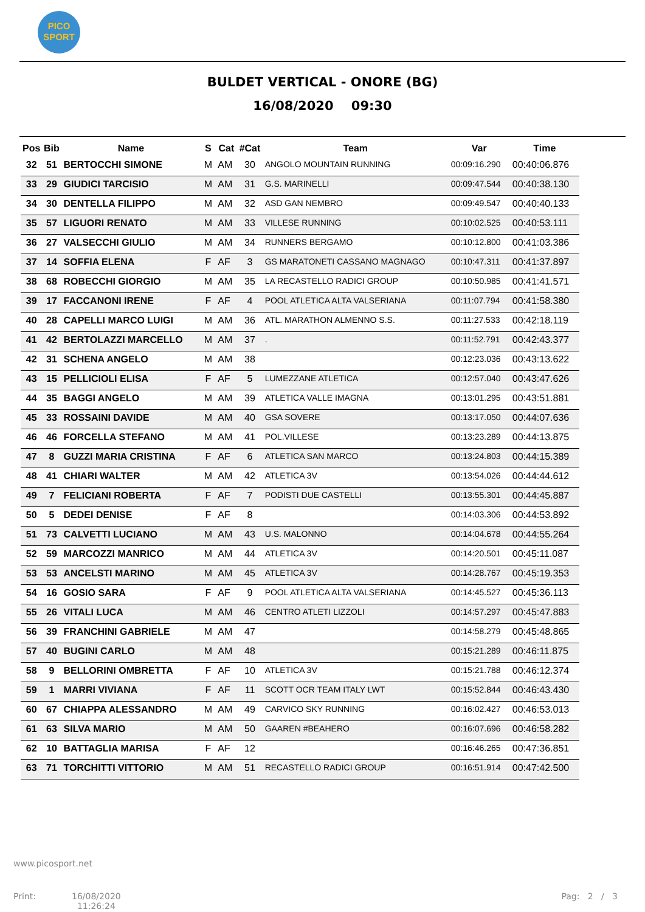PICO
SPORT
BULDET VERTICAL - ONORE (BG)
16/08/2020 09:30
| Pos | Bib | Name | S | Cat | #Cat | Team | Var | Time |
| --- | --- | --- | --- | --- | --- | --- | --- | --- |
| 32 | 51 | BERTOCCHI SIMONE | M | AM | 30 | ANGOLO MOUNTAIN RUNNING | 00:09:16.290 | 00:40:06.876 |
| 33 | 29 | GIUDICI TARCISIO | M | AM | 31 | G.S. MARINELLI | 00:09:47.544 | 00:40:38.130 |
| 34 | 30 | DENTELLA FILIPPO | M | AM | 32 | ASD GAN NEMBRO | 00:09:49.547 | 00:40:40.133 |
| 35 | 57 | LIGUORI RENATO | M | AM | 33 | VILLESE RUNNING | 00:10:02.525 | 00:40:53.111 |
| 36 | 27 | VALSECCHI GIULIO | M | AM | 34 | RUNNERS BERGAMO | 00:10:12.800 | 00:41:03.386 |
| 37 | 14 | SOFFIA ELENA | F | AF | 3 | GS MARATONETI CASSANO MAGNAGO | 00:10:47.311 | 00:41:37.897 |
| 38 | 68 | ROBECCHI GIORGIO | M | AM | 35 | LA RECASTELLO RADICI GROUP | 00:10:50.985 | 00:41:41.571 |
| 39 | 17 | FACCANONI IRENE | F | AF | 4 | POOL ATLETICA ALTA VALSERIANA | 00:11:07.794 | 00:41:58.380 |
| 40 | 28 | CAPELLI MARCO LUIGI | M | AM | 36 | ATL. MARATHON ALMENNO S.S. | 00:11:27.533 | 00:42:18.119 |
| 41 | 42 | BERTOLAZZI MARCELLO | M | AM | 37 | . | 00:11:52.791 | 00:42:43.377 |
| 42 | 31 | SCHENA ANGELO | M | AM | 38 | | 00:12:23.036 | 00:43:13.622 |
| 43 | 15 | PELLICIOLI ELISA | F | AF | 5 | LUMEZZANE ATLETICA | 00:12:57.040 | 00:43:47.626 |
| 44 | 35 | BAGGI ANGELO | M | AM | 39 | ATLETICA VALLE IMAGNA | 00:13:01.295 | 00:43:51.881 |
| 45 | 33 | ROSSAINI DAVIDE | M | AM | 40 | GSA SOVERE | 00:13:17.050 | 00:44:07.636 |
| 46 | 46 | FORCELLA STEFANO | M | AM | 41 | POL.VILLESE | 00:13:23.289 | 00:44:13.875 |
| 47 | 8 | GUZZI MARIA CRISTINA | F | AF | 6 | ATLETICA SAN MARCO | 00:13:24.803 | 00:44:15.389 |
| 48 | 41 | CHIARI WALTER | M | AM | 42 | ATLETICA 3V | 00:13:54.026 | 00:44:44.612 |
| 49 | 7 | FELICIANI ROBERTA | F | AF | 7 | PODISTI DUE CASTELLI | 00:13:55.301 | 00:44:45.887 |
| 50 | 5 | DEDEI DENISE | F | AF | 8 | | 00:14:03.306 | 00:44:53.892 |
| 51 | 73 | CALVETTI LUCIANO | M | AM | 43 | U.S. MALONNO | 00:14:04.678 | 00:44:55.264 |
| 52 | 59 | MARCOZZI MANRICO | M | AM | 44 | ATLETICA 3V | 00:14:20.501 | 00:45:11.087 |
| 53 | 53 | ANCELSTI MARINO | M | AM | 45 | ATLETICA 3V | 00:14:28.767 | 00:45:19.353 |
| 54 | 16 | GOSIO SARA | F | AF | 9 | POOL ATLETICA ALTA VALSERIANA | 00:14:45.527 | 00:45:36.113 |
| 55 | 26 | VITALI LUCA | M | AM | 46 | CENTRO ATLETI LIZZOLI | 00:14:57.297 | 00:45:47.883 |
| 56 | 39 | FRANCHINI GABRIELE | M | AM | 47 | | 00:14:58.279 | 00:45:48.865 |
| 57 | 40 | BUGINI CARLO | M | AM | 48 | | 00:15:21.289 | 00:46:11.875 |
| 58 | 9 | BELLORINI OMBRETTA | F | AF | 10 | ATLETICA 3V | 00:15:21.788 | 00:46:12.374 |
| 59 | 1 | MARRI VIVIANA | F | AF | 11 | SCOTT OCR TEAM ITALY LWT | 00:15:52.844 | 00:46:43.430 |
| 60 | 67 | CHIAPPA ALESSANDRO | M | AM | 49 | CARVICO SKY RUNNING | 00:16:02.427 | 00:46:53.013 |
| 61 | 63 | SILVA MARIO | M | AM | 50 | GAAREN #BEAHERO | 00:16:07.696 | 00:46:58.282 |
| 62 | 10 | BATTAGLIA MARISA | F | AF | 12 | | 00:16:46.265 | 00:47:36.851 |
| 63 | 71 | TORCHITTI VITTORIO | M | AM | 51 | RECASTELLO RADICI GROUP | 00:16:51.914 | 00:47:42.500 |
www.picosport.net
Print:
16/08/2020
11:26:24
Pag: 2 / 3